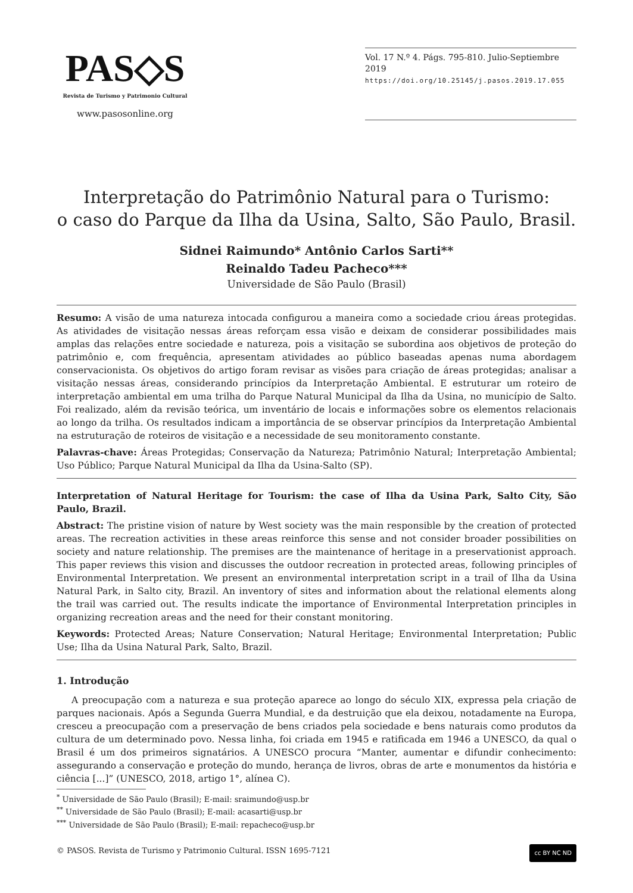PAS◇S
Revista de Turismo y Patrimonio Cultural
www.pasosonline.org
Vol. 17 N.º 4. Págs. 795-810. Julio-Septiembre 2019
https://doi.org/10.25145/j.pasos.2019.17.055
Interpretação do Patrimônio Natural para o Turismo:
o caso do Parque da Ilha da Usina, Salto, São Paulo, Brasil.
Sidnei Raimundo* Antônio Carlos Sarti**
Reinaldo Tadeu Pacheco***
Universidade de São Paulo (Brasil)
Resumo: A visão de uma natureza intocada configurou a maneira como a sociedade criou áreas protegidas. As atividades de visitação nessas áreas reforçam essa visão e deixam de considerar possibilidades mais amplas das relações entre sociedade e natureza, pois a visitação se subordina aos objetivos de proteção do patrimônio e, com frequência, apresentam atividades ao público baseadas apenas numa abordagem conservacionista. Os objetivos do artigo foram revisar as visões para criação de áreas protegidas; analisar a visitação nessas áreas, considerando princípios da Interpretação Ambiental. E estruturar um roteiro de interpretação ambiental em uma trilha do Parque Natural Municipal da Ilha da Usina, no município de Salto. Foi realizado, além da revisão teórica, um inventário de locais e informações sobre os elementos relacionais ao longo da trilha. Os resultados indicam a importância de se observar princípios da Interpretação Ambiental na estruturação de roteiros de visitação e a necessidade de seu monitoramento constante.
Palavras-chave: Áreas Protegidas; Conservação da Natureza; Patrimônio Natural; Interpretação Ambiental; Uso Público; Parque Natural Municipal da Ilha da Usina-Salto (SP).
Interpretation of Natural Heritage for Tourism: the case of Ilha da Usina Park, Salto City, São Paulo, Brazil.
Abstract: The pristine vision of nature by West society was the main responsible by the creation of protected areas. The recreation activities in these areas reinforce this sense and not consider broader possibilities on society and nature relationship. The premises are the maintenance of heritage in a preservationist approach. This paper reviews this vision and discusses the outdoor recreation in protected areas, following principles of Environmental Interpretation. We present an environmental interpretation script in a trail of Ilha da Usina Natural Park, in Salto city, Brazil. An inventory of sites and information about the relational elements along the trail was carried out. The results indicate the importance of Environmental Interpretation principles in organizing recreation areas and the need for their constant monitoring.
Keywords: Protected Areas; Nature Conservation; Natural Heritage; Environmental Interpretation; Public Use; Ilha da Usina Natural Park, Salto, Brazil.
1. Introdução
A preocupação com a natureza e sua proteção aparece ao longo do século XIX, expressa pela criação de parques nacionais. Após a Segunda Guerra Mundial, e da destruição que ela deixou, notadamente na Europa, cresceu a preocupação com a preservação de bens criados pela sociedade e bens naturais como produtos da cultura de um determinado povo. Nessa linha, foi criada em 1945 e ratificada em 1946 a UNESCO, da qual o Brasil é um dos primeiros signatários. A UNESCO procura “Manter, aumentar e difundir conhecimento: assegurando a conservação e proteção do mundo, herança de livros, obras de arte e monumentos da história e ciência [...]” (UNESCO, 2018, artigo 1°, alínea C).
<sup>*</sup> Universidade de São Paulo (Brasil); E-mail: sraimundo@usp.br
<sup>**</sup> Universidade de São Paulo (Brasil); E-mail: acasarti@usp.br
<sup>***</sup> Universidade de São Paulo (Brasil); E-mail: repacheco@usp.br
© PASOS. Revista de Turismo y Patrimonio Cultural. ISSN 1695-7121 cc BY NC ND